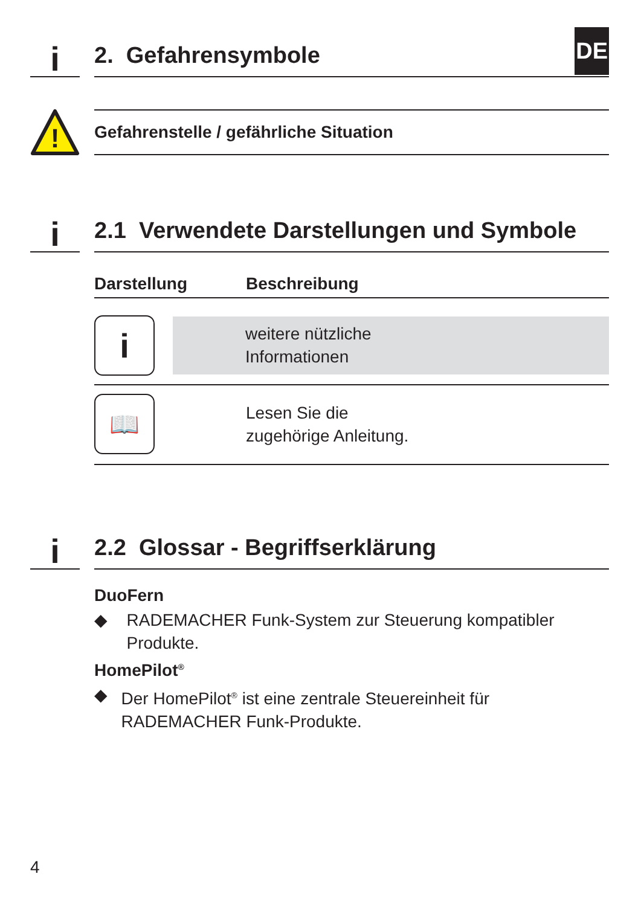i
2. Gefahrensymbole
DE
!
Gefahrenstelle / gefährliche Situation
i
2.1 Verwendete Darstellungen und Symbole
| Darstellung | Beschreibung |
| --- | --- |
| i | weitere nützliche Informationen |
| 📖 | Lesen Sie die zugehörige Anleitung. |
i
2.2 Glossar - Begriffserklärung
DuoFern
◆ RADEMACHER Funk-System zur Steuerung kompatibler Produkte.
HomePilot<sup>®</sup>
◆ Der HomePilot<sup>®</sup> ist eine zentrale Steuereinheit für RADEMACHER Funk-Produkte.
4